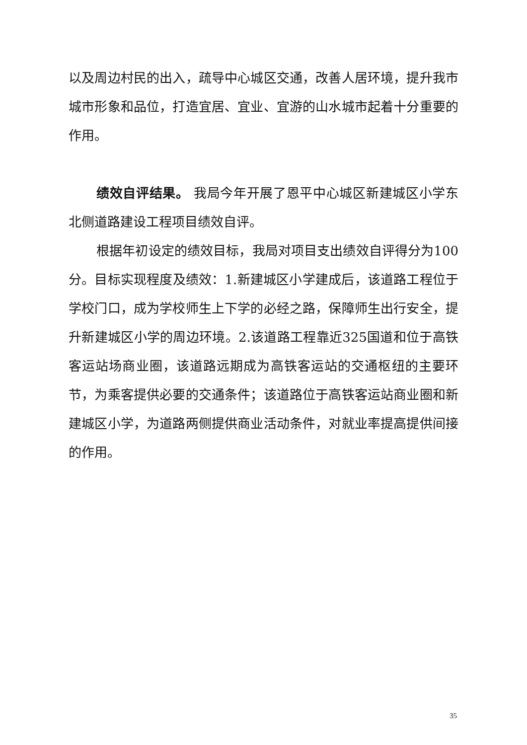以及周边村民的出入，疏导中心城区交通，改善人居环境，提升我市城市形象和品位，打造宜居、宜业、宜游的山水城市起着十分重要的作用。
绩效自评结果。 我局今年开展了恩平中心城区新建城区小学东北侧道路建设工程项目绩效自评。
根据年初设定的绩效目标，我局对项目支出绩效自评得分为100分。目标实现程度及绩效：1.新建城区小学建成后，该道路工程位于学校门口，成为学校师生上下学的必经之路，保障师生出行安全，提升新建城区小学的周边环境。2.该道路工程靠近325国道和位于高铁客运站场商业圈，该道路远期成为高铁客运站的交通枢纽的主要环节，为乘客提供必要的交通条件；该道路位于高铁客运站商业圈和新建城区小学，为道路两侧提供商业活动条件，对就业率提高提供间接的作用。
35